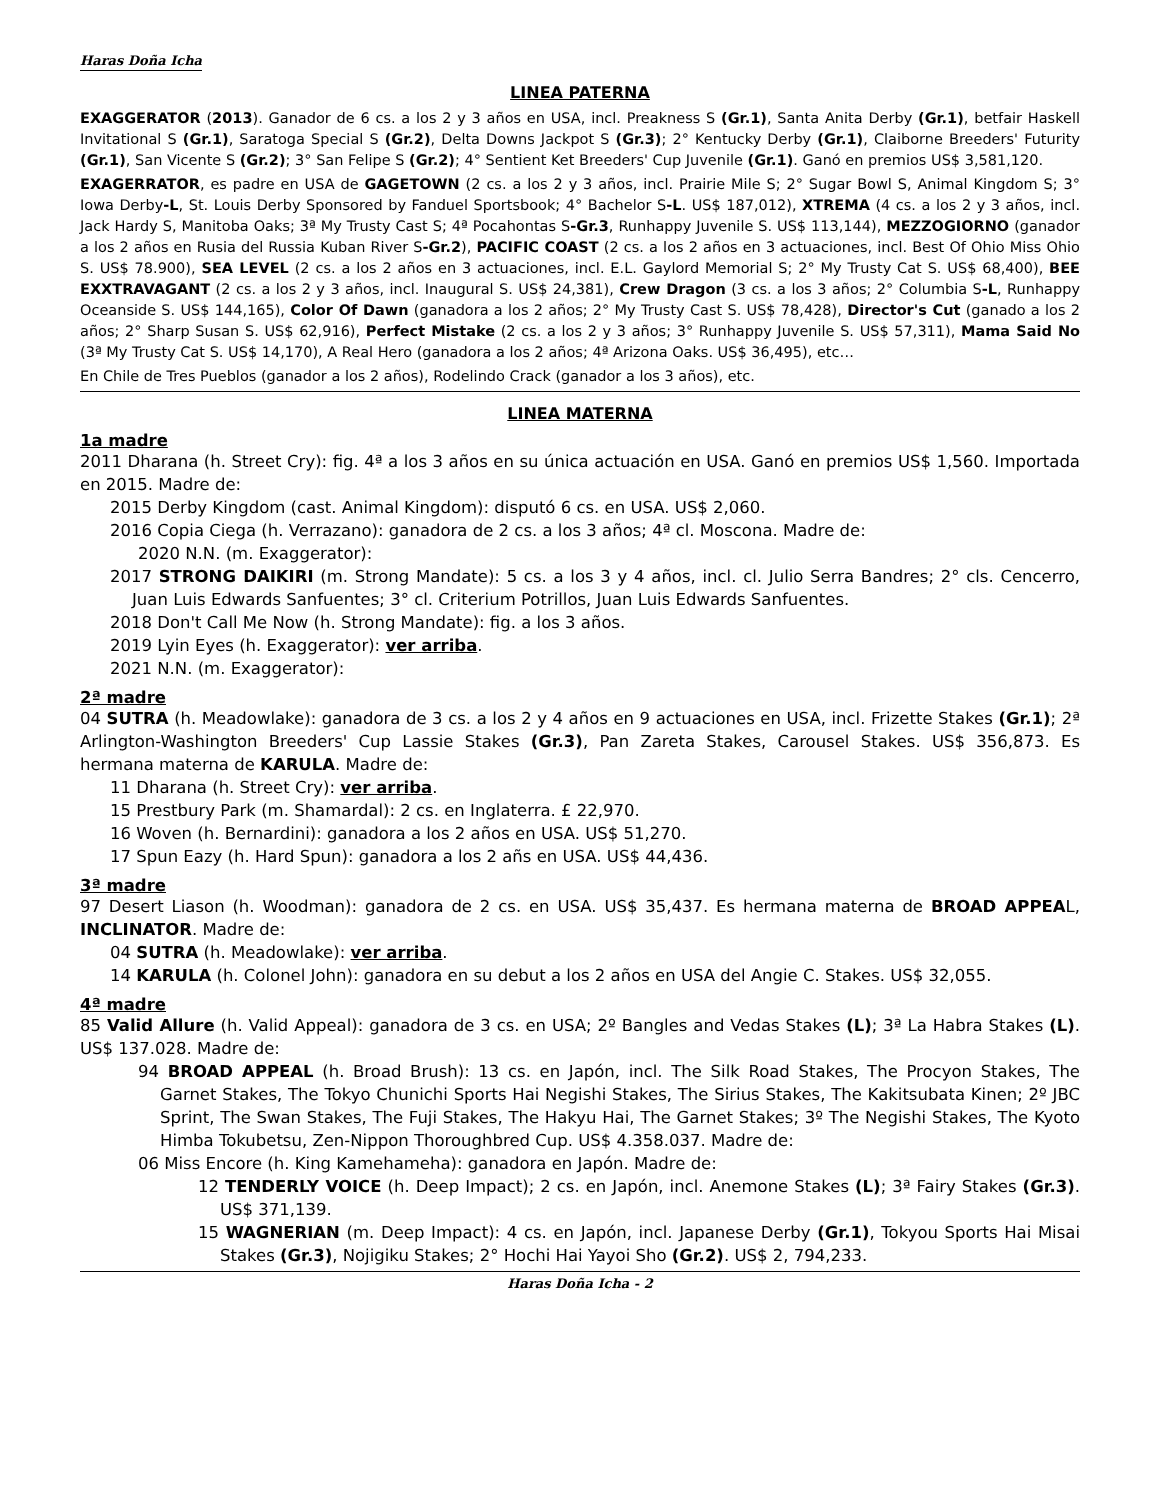Haras Doña Icha
LINEA PATERNA
EXAGGERATOR (2013). Ganador de 6 cs. a los 2 y 3 años en USA, incl. Preakness S (Gr.1), Santa Anita Derby (Gr.1), betfair Haskell Invitational S (Gr.1), Saratoga Special S (Gr.2), Delta Downs Jackpot S (Gr.3); 2° Kentucky Derby (Gr.1), Claiborne Breeders' Futurity (Gr.1), San Vicente S (Gr.2); 3° San Felipe S (Gr.2); 4° Sentient Ket Breeders' Cup Juvenile (Gr.1). Ganó en premios US$ 3,581,120.
EXAGERRATOR, es padre en USA de GAGETOWN (2 cs. a los 2 y 3 años, incl. Prairie Mile S; 2° Sugar Bowl S, Animal Kingdom S; 3° Iowa Derby-L, St. Louis Derby Sponsored by Fanduel Sportsbook; 4° Bachelor S-L. US$ 187,012), XTREMA (4 cs. a los 2 y 3 años, incl. Jack Hardy S, Manitoba Oaks; 3ª My Trusty Cast S; 4ª Pocahontas S-Gr.3, Runhappy Juvenile S. US$ 113,144), MEZZOGIORNO (ganador a los 2 años en Rusia del Russia Kuban River S-Gr.2), PACIFIC COAST (2 cs. a los 2 años en 3 actuaciones, incl. Best Of Ohio Miss Ohio S. US$ 78.900), SEA LEVEL (2 cs. a los 2 años en 3 actuaciones, incl. E.L. Gaylord Memorial S; 2° My Trusty Cat S. US$ 68,400), BEE EXXTRAVAGANT (2 cs. a los 2 y 3 años, incl. Inaugural S. US$ 24,381), Crew Dragon (3 cs. a los 3 años; 2° Columbia S-L, Runhappy Oceanside S. US$ 144,165), Color Of Dawn (ganadora a los 2 años; 2° My Trusty Cast S. US$ 78,428), Director's Cut (ganado a los 2 años; 2° Sharp Susan S. US$ 62,916), Perfect Mistake (2 cs. a los 2 y 3 años; 3° Runhappy Juvenile S. US$ 57,311), Mama Said No (3ª My Trusty Cat S. US$ 14,170), A Real Hero (ganadora a los 2 años; 4ª Arizona Oaks. US$ 36,495), etc…
En Chile de Tres Pueblos (ganador a los 2 años), Rodelindo Crack (ganador a los 3 años), etc.
LINEA MATERNA
1a madre
2011 Dharana (h. Street Cry): fig. 4ª a los 3 años en su única actuación en USA. Ganó en premios US$ 1,560. Importada en 2015. Madre de:
2015 Derby Kingdom (cast. Animal Kingdom): disputó 6 cs. en USA. US$ 2,060.
2016 Copia Ciega (h. Verrazano): ganadora de 2 cs. a los 3 años; 4ª cl. Moscona. Madre de:
2020 N.N. (m. Exaggerator):
2017 STRONG DAIKIRI (m. Strong Mandate): 5 cs. a los 3 y 4 años, incl. cl. Julio Serra Bandres; 2° cls. Cencerro, Juan Luis Edwards Sanfuentes; 3° cl. Criterium Potrillos, Juan Luis Edwards Sanfuentes.
2018 Don't Call Me Now (h. Strong Mandate): fig. a los 3 años.
2019 Lyin Eyes (h. Exaggerator): ver arriba.
2021 N.N. (m. Exaggerator):
2ª madre
04 SUTRA (h. Meadowlake): ganadora de 3 cs. a los 2 y 4 años en 9 actuaciones en USA, incl. Frizette Stakes (Gr.1); 2ª Arlington-Washington Breeders' Cup Lassie Stakes (Gr.3), Pan Zareta Stakes, Carousel Stakes. US$ 356,873. Es hermana materna de KARULA. Madre de:
11 Dharana (h. Street Cry): ver arriba.
15 Prestbury Park (m. Shamardal): 2 cs. en Inglaterra. £ 22,970.
16 Woven (h. Bernardini): ganadora a los 2 años en USA. US$ 51,270.
17 Spun Eazy (h. Hard Spun): ganadora a los 2 añs en USA. US$ 44,436.
3ª madre
97 Desert Liason (h. Woodman): ganadora de 2 cs. en USA. US$ 35,437. Es hermana materna de BROAD APPEAL, INCLINATOR. Madre de:
04 SUTRA (h. Meadowlake): ver arriba.
14 KARULA (h. Colonel John): ganadora en su debut a los 2 años en USA del Angie C. Stakes. US$ 32,055.
4ª madre
85 Valid Allure (h. Valid Appeal): ganadora de 3 cs. en USA; 2º Bangles and Vedas Stakes (L); 3ª La Habra Stakes (L). US$ 137.028. Madre de:
94 BROAD APPEAL (h. Broad Brush): 13 cs. en Japón, incl. The Silk Road Stakes, The Procyon Stakes, The Garnet Stakes, The Tokyo Chunichi Sports Hai Negishi Stakes, The Sirius Stakes, The Kakitsubata Kinen; 2º JBC Sprint, The Swan Stakes, The Fuji Stakes, The Hakyu Hai, The Garnet Stakes; 3º The Negishi Stakes, The Kyoto Himba Tokubetsu, Zen-Nippon Thoroughbred Cup. US$ 4.358.037. Madre de:
06 Miss Encore (h. King Kamehameha): ganadora en Japón. Madre de:
12 TENDERLY VOICE (h. Deep Impact); 2 cs. en Japón, incl. Anemone Stakes (L); 3ª Fairy Stakes (Gr.3). US$ 371,139.
15 WAGNERIAN (m. Deep Impact): 4 cs. en Japón, incl. Japanese Derby (Gr.1), Tokyou Sports Hai Misai Stakes (Gr.3), Nojigiku Stakes; 2° Hochi Hai Yayoi Sho (Gr.2). US$ 2, 794,233.
Haras Doña Icha - 2